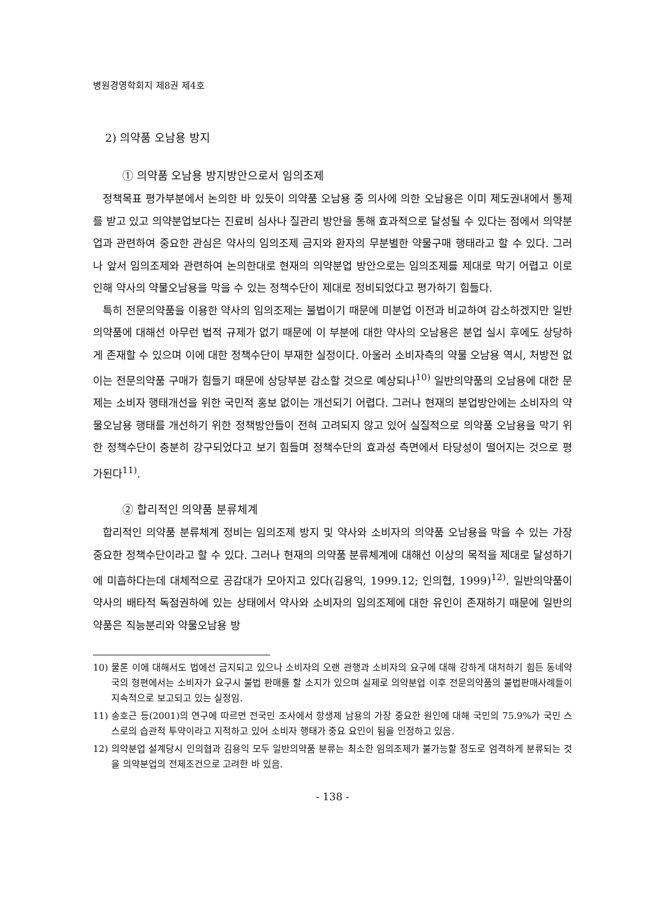병원경영학회지 제8권 제4호
2) 의약품 오남용 방지
① 의약품 오남용 방지방안으로서 임의조제
정책목표 평가부분에서 논의한 바 있듯이 의약품 오남용 중 의사에 의한 오남용은 이미 제도권내에서 통제를 받고 있고 의약분업보다는 진료비 심사나 질관리 방안을 통해 효과적으로 달성될 수 있다는 점에서 의약분업과 관련하여 중요한 관심은 약사의 임의조제 금지와 환자의 무분별한 약물구매 행태라고 할 수 있다. 그러나 앞서 임의조제와 관련하여 논의한대로 현재의 의약분업 방안으로는 임의조제를 제대로 막기 어렵고 이로 인해 약사의 약물오남용을 막을 수 있는 정책수단이 제대로 정비되었다고 평가하기 힘들다.
특히 전문의약품을 이용한 약사의 임의조제는 불법이기 때문에 미분업 이전과 비교하여 감소하겠지만 일반의약품에 대해선 아무런 법적 규제가 없기 때문에 이 부분에 대한 약사의 오남용은 분업 실시 후에도 상당하게 존재할 수 있으며 이에 대한 정책수단이 부재한 실정이다. 아울러 소비자측의 약물 오남용 역시, 처방전 없이는 전문의약품 구매가 힘들기 때문에 상당부분 감소할 것으로 예상되나<sup>10)</sup> 일반의약품의 오남용에 대한 문제는 소비자 행태개선을 위한 국민적 홍보 없이는 개선되기 어렵다. 그러나 현재의 분업방안에는 소비자의 약물오남용 행태를 개선하기 위한 정책방안들이 전혀 고려되지 않고 있어 실질적으로 의약품 오남용을 막기 위한 정책수단이 충분히 강구되었다고 보기 힘들며 정책수단의 효과성 측면에서 타당성이 떨어지는 것으로 평가된다<sup>11)</sup>.
② 합리적인 의약품 분류체계
합리적인 의약품 분류체계 정비는 임의조제 방지 및 약사와 소비자의 의약품 오남용을 막을 수 있는 가장 중요한 정책수단이라고 할 수 있다. 그러나 현재의 의약품 분류체계에 대해선 이상의 목적을 제대로 달성하기에 미흡하다는데 대체적으로 공감대가 모아지고 있다(김용익, 1999.12; 인의협, 1999)<sup>12)</sup>. 일반의약품이 약사의 배타적 독점권하에 있는 상태에서 약사와 소비자의 임의조제에 대한 유인이 존재하기 때문에 일반의약품은 직능분리와 약물오남용 방
10) 물론 이에 대해서도 법에선 금지되고 있으나 소비자의 오랜 관행과 소비자의 요구에 대해 강하게 대처하기 힘든 동네약국의 형편에서는 소비자가 요구시 불법 판매를 할 소지가 있으며 실제로 의약분업 이후 전문의약품의 불법판매사례들이 지속적으로 보고되고 있는 실정임.
11) 송호근 등(2001)의 연구에 따르면 전국민 조사에서 항생제 남용의 가장 중요한 원인에 대해 국민의 75.9%가 국민 스스로의 습관적 투약이라고 지적하고 있어 소비자 행태가 중요 요인이 됨을 인정하고 있음.
12) 의약분업 설계당시 인의협과 김용익 모두 일반의약품 분류는 최소한 임의조제가 불가능할 정도로 엄격하게 분류되는 것을 의약분업의 전제조건으로 고려한 바 있음.
- 138 -